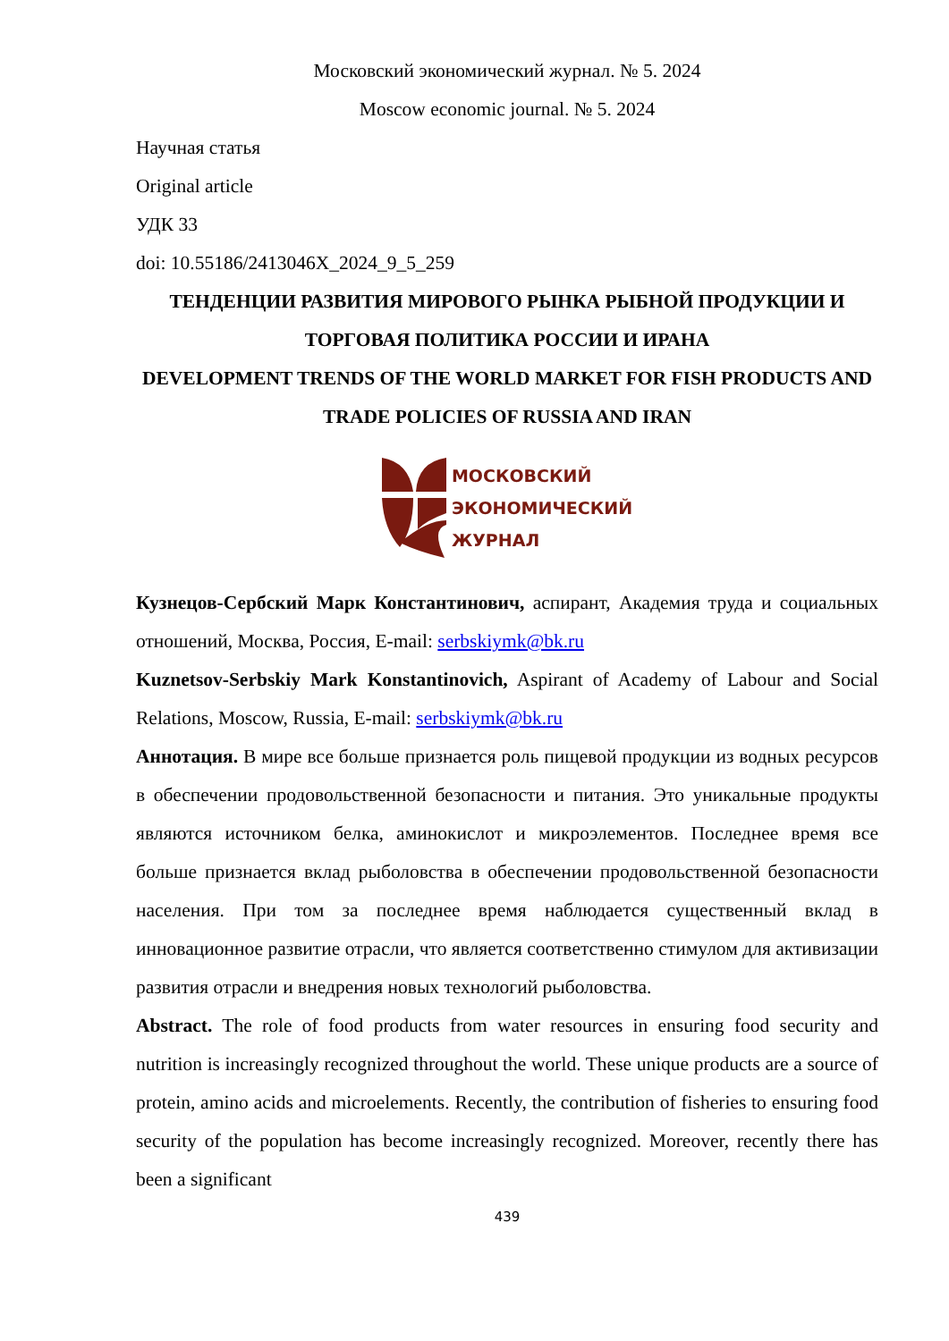Московский экономический журнал. № 5. 2024
Moscow economic journal. № 5. 2024
Научная статья
Original article
УДК 33
doi: 10.55186/2413046X_2024_9_5_259
ТЕНДЕНЦИИ РАЗВИТИЯ МИРОВОГО РЫНКА РЫБНОЙ ПРОДУКЦИИ И ТОРГОВАЯ ПОЛИТИКА РОССИИ И ИРАНА
DEVELOPMENT TRENDS OF THE WORLD MARKET FOR FISH PRODUCTS AND TRADE POLICIES OF RUSSIA AND IRAN
МОСКОВСКИЙ
ЭКОНОМИЧЕСКИЙ
ЖУРНАЛ
Кузнецов-Сербский Марк Константинович, аспирант, Академия труда и социальных отношений, Москва, Россия, E-mail: serbskiymk@bk.ru
Kuznetsov-Serbskiy Mark Konstantinovich, Aspirant of Academy of Labour and Social Relations, Moscow, Russia, E-mail: serbskiymk@bk.ru
Аннотация. В мире все больше признается роль пищевой продукции из водных ресурсов в обеспечении продовольственной безопасности и питания. Это уникальные продукты являются источником белка, аминокислот и микроэлементов. Последнее время все больше признается вклад рыболовства в обеспечении продовольственной безопасности населения. При том за последнее время наблюдается существенный вклад в инновационное развитие отрасли, что является соответственно стимулом для активизации развития отрасли и внедрения новых технологий рыболовства.
Abstract. The role of food products from water resources in ensuring food security and nutrition is increasingly recognized throughout the world. These unique products are a source of protein, amino acids and microelements. Recently, the contribution of fisheries to ensuring food security of the population has become increasingly recognized. Moreover, recently there has been a significant
439